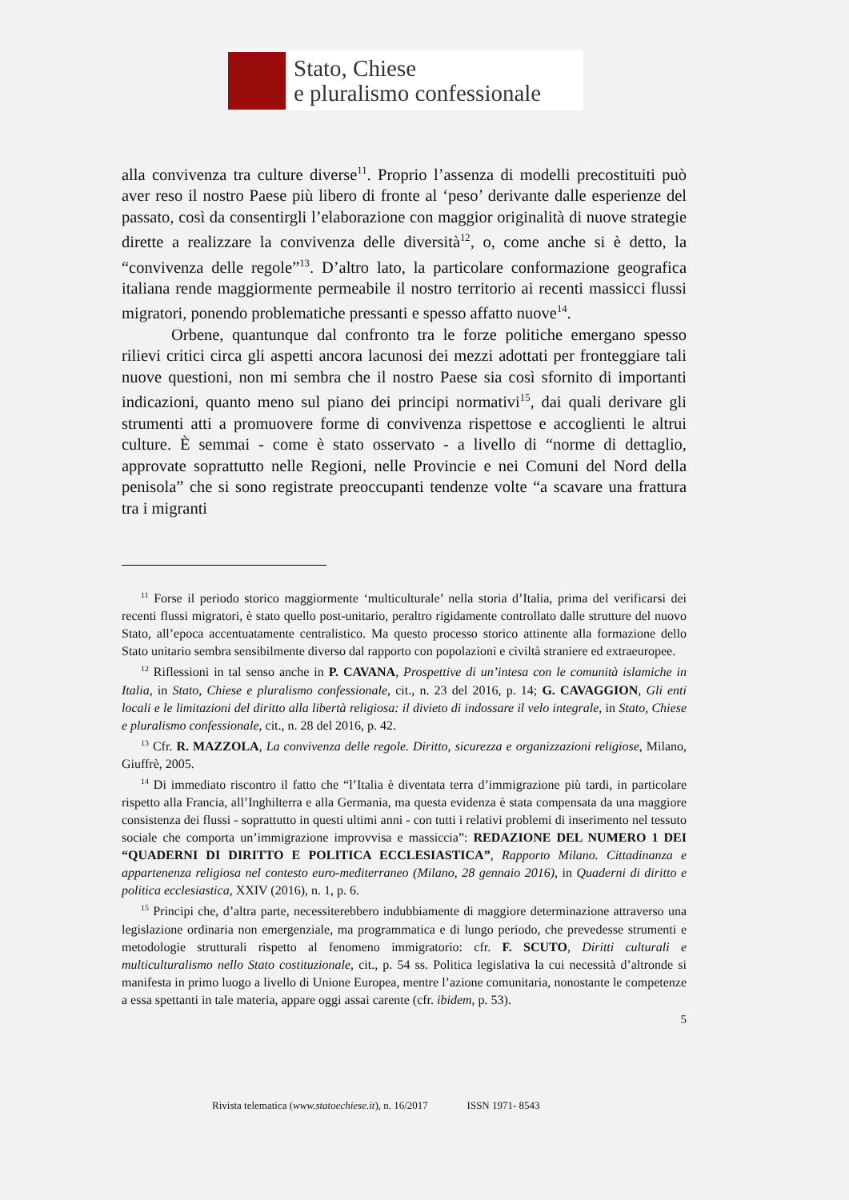Stato, Chiese
e pluralismo confessionale
alla convivenza tra culture diverse<sup>11</sup>. Proprio l’assenza di modelli precostituiti può aver reso il nostro Paese più libero di fronte al ‘peso’ derivante dalle esperienze del passato, così da consentirgli l’elaborazione con maggior originalità di nuove strategie dirette a realizzare la convivenza delle diversità<sup>12</sup>, o, come anche si è detto, la “convivenza delle regole”<sup>13</sup>. D’altro lato, la particolare conformazione geografica italiana rende maggiormente permeabile il nostro territorio ai recenti massicci flussi migratori, ponendo problematiche pressanti e spesso affatto nuove<sup>14</sup>.
Orbene, quantunque dal confronto tra le forze politiche emergano spesso rilievi critici circa gli aspetti ancora lacunosi dei mezzi adottati per fronteggiare tali nuove questioni, non mi sembra che il nostro Paese sia così sfornito di importanti indicazioni, quanto meno sul piano dei principi normativi<sup>15</sup>, dai quali derivare gli strumenti atti a promuovere forme di convivenza rispettose e accoglienti le altrui culture. È semmai - come è stato osservato - a livello di “norme di dettaglio, approvate soprattutto nelle Regioni, nelle Provincie e nei Comuni del Nord della penisola” che si sono registrate preoccupanti tendenze volte “a scavare una frattura tra i migranti
<sup>11</sup> Forse il periodo storico maggiormente ‘multiculturale’ nella storia d’Italia, prima del verificarsi dei recenti flussi migratori, è stato quello post-unitario, peraltro rigidamente controllato dalle strutture del nuovo Stato, all’epoca accentuatamente centralistico. Ma questo processo storico attinente alla formazione dello Stato unitario sembra sensibilmente diverso dal rapporto con popolazioni e civiltà straniere ed extraeuropee.
<sup>12</sup> Riflessioni in tal senso anche in P. CAVANA, Prospettive di un’intesa con le comunità islamiche in Italia, in Stato, Chiese e pluralismo confessionale, cit., n. 23 del 2016, p. 14; G. CAVAGGION, Gli enti locali e le limitazioni del diritto alla libertà religiosa: il divieto di indossare il velo integrale, in Stato, Chiese e pluralismo confessionale, cit., n. 28 del 2016, p. 42.
<sup>13</sup> Cfr. R. MAZZOLA, La convivenza delle regole. Diritto, sicurezza e organizzazioni religiose, Milano, Giuffrè, 2005.
<sup>14</sup> Di immediato riscontro il fatto che “l’Italia è diventata terra d’immigrazione più tardi, in particolare rispetto alla Francia, all’Inghilterra e alla Germania, ma questa evidenza è stata compensata da una maggiore consistenza dei flussi - soprattutto in questi ultimi anni - con tutti i relativi problemi di inserimento nel tessuto sociale che comporta un’immigrazione improvvisa e massiccia”: REDAZIONE DEL NUMERO 1 DEI “QUADERNI DI DIRITTO E POLITICA ECCLESIASTICA”, Rapporto Milano. Cittadinanza e appartenenza religiosa nel contesto euro-mediterraneo (Milano, 28 gennaio 2016), in Quaderni di diritto e politica ecclesiastica, XXIV (2016), n. 1, p. 6.
<sup>15</sup> Principi che, d’altra parte, necessiterebbero indubbiamente di maggiore determinazione attraverso una legislazione ordinaria non emergenziale, ma programmatica e di lungo periodo, che prevedesse strumenti e metodologie strutturali rispetto al fenomeno immigratorio: cfr. F. SCUTO, Diritti culturali e multiculturalismo nello Stato costituzionale, cit., p. 54 ss. Politica legislativa la cui necessità d’altronde si manifesta in primo luogo a livello di Unione Europea, mentre l’azione comunitaria, nonostante le competenze a essa spettanti in tale materia, appare oggi assai carente (cfr. ibidem, p. 53).
5
Rivista telematica (www.statoechiese.it), n. 16/2017 ISSN 1971- 8543